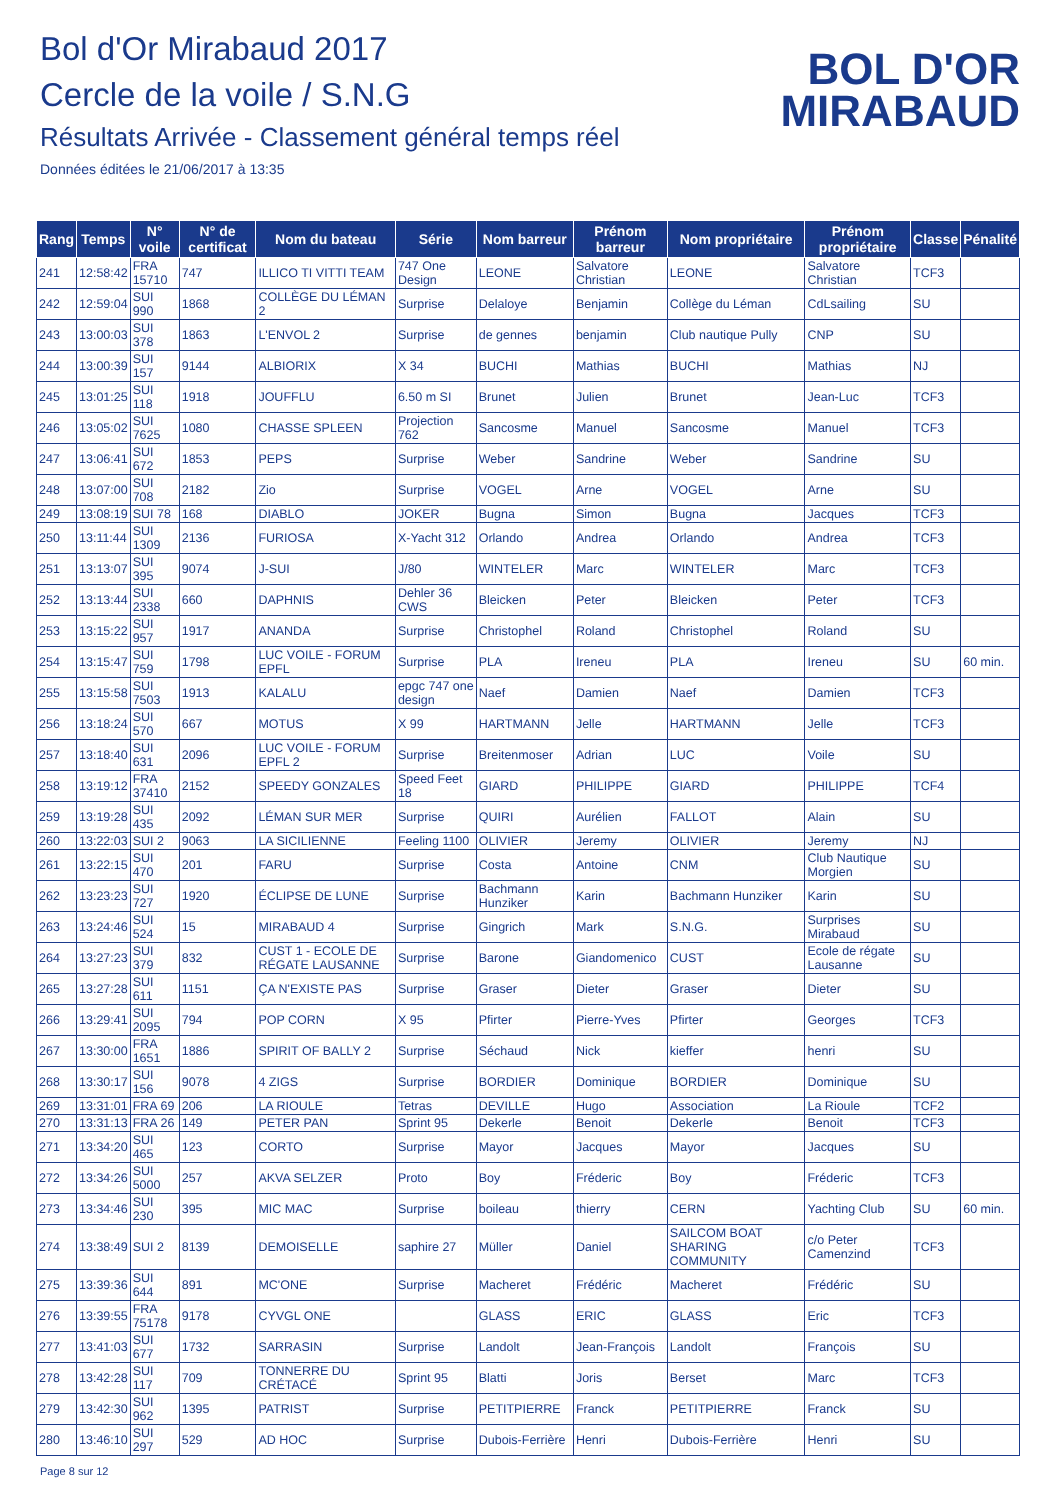Bol d'Or Mirabaud 2017
Cercle de la voile / S.N.G
Résultats Arrivée - Classement général temps réel
Données éditées le 21/06/2017 à 13:35
BOL D'OR
MIRABAUD
| Rang | Temps | N° voile | N° de certificat | Nom du bateau | Série | Nom barreur | Prénom barreur | Nom propriétaire | Prénom propriétaire | Classe | Pénalité |
| --- | --- | --- | --- | --- | --- | --- | --- | --- | --- | --- | --- |
| 241 | 12:58:42 | FRA 15710 | 747 | ILLICO TI VITTI TEAM | 747 One Design | LEONE | Salvatore Christian | LEONE | Salvatore Christian | TCF3 | |
| 242 | 12:59:04 | SUI 990 | 1868 | COLLÈGE DU LÉMAN 2 | Surprise | Delaloye | Benjamin | Collège du Léman | CdLsailing | SU | |
| 243 | 13:00:03 | SUI 378 | 1863 | L'ENVOL 2 | Surprise | de gennes | benjamin | Club nautique Pully | CNP | SU | |
| 244 | 13:00:39 | SUI 157 | 9144 | ALBIORIX | X 34 | BUCHI | Mathias | BUCHI | Mathias | NJ | |
| 245 | 13:01:25 | SUI 118 | 1918 | JOUFFLU | 6.50 m SI | Brunet | Julien | Brunet | Jean-Luc | TCF3 | |
| 246 | 13:05:02 | SUI 7625 | 1080 | CHASSE SPLEEN | Projection 762 | Sancosme | Manuel | Sancosme | Manuel | TCF3 | |
| 247 | 13:06:41 | SUI 672 | 1853 | PEPS | Surprise | Weber | Sandrine | Weber | Sandrine | SU | |
| 248 | 13:07:00 | SUI 708 | 2182 | Zio | Surprise | VOGEL | Arne | VOGEL | Arne | SU | |
| 249 | 13:08:19 | SUI 78 | 168 | DIABLO | JOKER | Bugna | Simon | Bugna | Jacques | TCF3 | |
| 250 | 13:11:44 | SUI 1309 | 2136 | FURIOSA | X-Yacht 312 | Orlando | Andrea | Orlando | Andrea | TCF3 | |
| 251 | 13:13:07 | SUI 395 | 9074 | J-SUI | J/80 | WINTELER | Marc | WINTELER | Marc | TCF3 | |
| 252 | 13:13:44 | SUI 2338 | 660 | DAPHNIS | Dehler 36 CWS | Bleicken | Peter | Bleicken | Peter | TCF3 | |
| 253 | 13:15:22 | SUI 957 | 1917 | ANANDA | Surprise | Christophel | Roland | Christophel | Roland | SU | |
| 254 | 13:15:47 | SUI 759 | 1798 | LUC VOILE - FORUM EPFL | Surprise | PLA | Ireneu | PLA | Ireneu | SU | 60 min. |
| 255 | 13:15:58 | SUI 7503 | 1913 | KALALU | epgc 747 one design | Naef | Damien | Naef | Damien | TCF3 | |
| 256 | 13:18:24 | SUI 570 | 667 | MOTUS | X 99 | HARTMANN | Jelle | HARTMANN | Jelle | TCF3 | |
| 257 | 13:18:40 | SUI 631 | 2096 | LUC VOILE - FORUM EPFL 2 | Surprise | Breitenmoser | Adrian | LUC | Voile | SU | |
| 258 | 13:19:12 | FRA 37410 | 2152 | SPEEDY GONZALES | Speed Feet 18 | GIARD | PHILIPPE | GIARD | PHILIPPE | TCF4 | |
| 259 | 13:19:28 | SUI 435 | 2092 | LÉMAN SUR MER | Surprise | QUIRI | Aurélien | FALLOT | Alain | SU | |
| 260 | 13:22:03 | SUI 2 | 9063 | LA SICILIENNE | Feeling 1100 | OLIVIER | Jeremy | OLIVIER | Jeremy | NJ | |
| 261 | 13:22:15 | SUI 470 | 201 | FARU | Surprise | Costa | Antoine | CNM | Club Nautique Morgien | SU | |
| 262 | 13:23:23 | SUI 727 | 1920 | ÉCLIPSE DE LUNE | Surprise | Bachmann Hunziker | Karin | Bachmann Hunziker | Karin | SU | |
| 263 | 13:24:46 | SUI 524 | 15 | MIRABAUD 4 | Surprise | Gingrich | Mark | S.N.G. | Surprises Mirabaud | SU | |
| 264 | 13:27:23 | SUI 379 | 832 | CUST 1 - ECOLE DE RÉGATE LAUSANNE | Surprise | Barone | Giandomenico | CUST | Ecole de régate Lausanne | SU | |
| 265 | 13:27:28 | SUI 611 | 1151 | ÇA N'EXISTE PAS | Surprise | Graser | Dieter | Graser | Dieter | SU | |
| 266 | 13:29:41 | SUI 2095 | 794 | POP CORN | X 95 | Pfirter | Pierre-Yves | Pfirter | Georges | TCF3 | |
| 267 | 13:30:00 | FRA 1651 | 1886 | SPIRIT OF BALLY 2 | Surprise | Séchaud | Nick | kieffer | henri | SU | |
| 268 | 13:30:17 | SUI 156 | 9078 | 4 ZIGS | Surprise | BORDIER | Dominique | BORDIER | Dominique | SU | |
| 269 | 13:31:01 | FRA 69 | 206 | LA RIOULE | Tetras | DEVILLE | Hugo | Association | La Rioule | TCF2 | |
| 270 | 13:31:13 | FRA 26 | 149 | PETER PAN | Sprint 95 | Dekerle | Benoit | Dekerle | Benoit | TCF3 | |
| 271 | 13:34:20 | SUI 465 | 123 | CORTO | Surprise | Mayor | Jacques | Mayor | Jacques | SU | |
| 272 | 13:34:26 | SUI 5000 | 257 | AKVA SELZER | Proto | Boy | Fréderic | Boy | Fréderic | TCF3 | |
| 273 | 13:34:46 | SUI 230 | 395 | MIC MAC | Surprise | boileau | thierry | CERN | Yachting Club | SU | 60 min. |
| 274 | 13:38:49 | SUI 2 | 8139 | DEMOISELLE | saphire 27 | Müller | Daniel | SAILCOM BOAT SHARING COMMUNITY | c/o Peter Camenzind | TCF3 | |
| 275 | 13:39:36 | SUI 644 | 891 | MC'ONE | Surprise | Macheret | Frédéric | Macheret | Frédéric | SU | |
| 276 | 13:39:55 | FRA 75178 | 9178 | CYVGL ONE | | GLASS | ERIC | GLASS | Eric | TCF3 | |
| 277 | 13:41:03 | SUI 677 | 1732 | SARRASIN | Surprise | Landolt | Jean-François | Landolt | François | SU | |
| 278 | 13:42:28 | SUI 117 | 709 | TONNERRE DU CRÉTACÉ | Sprint 95 | Blatti | Joris | Berset | Marc | TCF3 | |
| 279 | 13:42:30 | SUI 962 | 1395 | PATRIST | Surprise | PETITPIERRE | Franck | PETITPIERRE | Franck | SU | |
| 280 | 13:46:10 | SUI 297 | 529 | AD HOC | Surprise | Dubois-Ferrière | Henri | Dubois-Ferrière | Henri | SU | |
Page 8 sur 12